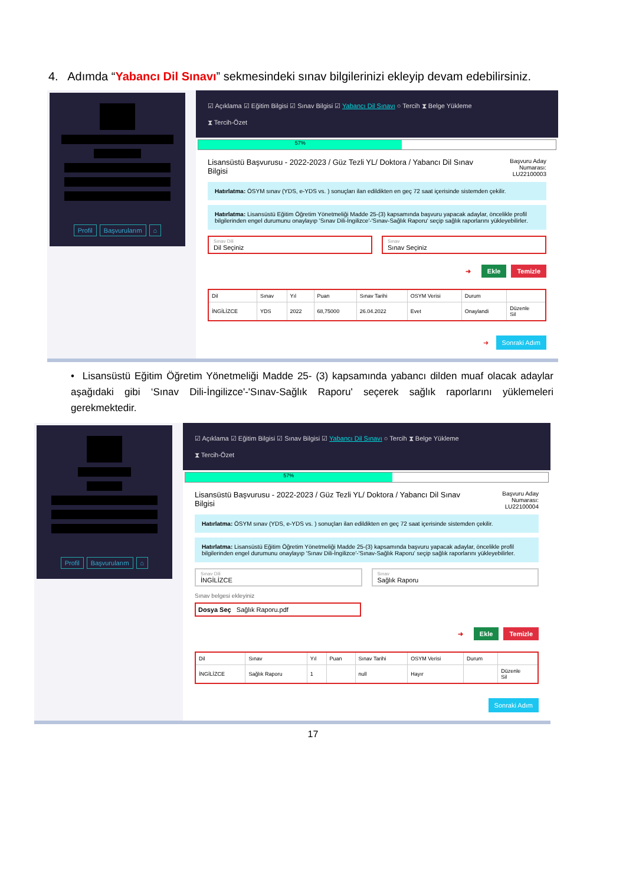4. Adımda “Yabancı Dil Sınavı” sekmesindeki sınav bilgilerinizi ekleyip devam edebilirsiniz.
Profil Başvurularım ⌂
☑ Açıklama ☑ Eğitim Bilgisi ☑ Sınav Bilgisi ☑ Yabancı Dil Sınavı ○ Tercih ⧗ Belge Yükleme
⧗ Tercih-Özet
57%
Lisansüstü Başvurusu - 2022-2023 / Güz Tezli YL/ Doktora / Yabancı Dil Sınav Bilgisi Başvuru Aday Numarası:
LU22100003
Hatırlatma: ÖSYM sınav (YDS, e-YDS vs. ) sonuçları ilan edildikten en geç 72 saat içerisinde sistemden çekilir.
Hatırlatma: Lisansüstü Eğitim Öğretim Yönetmeliği Madde 25-(3) kapsamında başvuru yapacak adaylar, öncelikle profil bilgilerinden engel durumunu onaylayıp 'Sınav Dili-İngilizce'-'Sınav-Sağlık Raporu' seçip sağlık raporlarını yükleyebilirler.
Sınav Dili
Dil Seçiniz
Sınav
Sınav Seçiniz
➜ Ekle Temizle
| Dil | Sınav | Yıl | Puan | Sınav Tarihi | OSYM Verisi | Durum | |
| --- | --- | --- | --- | --- | --- | --- | --- |
| İNGİLİZCE | YDS | 2022 | 68,75000 | 26.04.2022 | Evet | Onaylandi | Düzenle Sil |
➜ Sonraki Adım
• Lisansüstü Eğitim Öğretim Yönetmeliği Madde 25- (3) kapsamında yabancı dilden muaf olacak adaylar aşağıdaki gibi ‘Sınav Dili-İngilizce'-'Sınav-Sağlık Raporu' seçerek sağlık raporlarını yüklemeleri gerekmektedir.
Profil Başvurularım ⌂
☑ Açıklama ☑ Eğitim Bilgisi ☑ Sınav Bilgisi ☑ Yabancı Dil Sınavı ○ Tercih ⧗ Belge Yükleme
⧗ Tercih-Özet
57%
Lisansüstü Başvurusu - 2022-2023 / Güz Tezli YL/ Doktora / Yabancı Dil Sınav Bilgisi Başvuru Aday Numarası:
LU22100004
Hatırlatma: ÖSYM sınav (YDS, e-YDS vs. ) sonuçları ilan edildikten en geç 72 saat içerisinde sistemden çekilir.
Hatırlatma: Lisansüstü Eğitim Öğretim Yönetmeliği Madde 25-(3) kapsamında başvuru yapacak adaylar, öncelikle profil bilgilerinden engel durumunu onaylayıp 'Sınav Dili-İngilizce'-'Sınav-Sağlık Raporu' seçip sağlık raporlarını yükleyebilirler.
Sınav Dili
İNGİLİZCE
Sınav
Sağlık Raporu
Sınav belgesi ekleyiniz
Dosya Seç Sağlık Raporu.pdf
➜ Ekle Temizle
| Dil | Sınav | Yıl | Puan | Sınav Tarihi | OSYM Verisi | Durum | |
| --- | --- | --- | --- | --- | --- | --- | --- |
| İNGİLİZCE | Sağlık Raporu | 1 | | null | Hayır | | Düzenle Sil |
Sonraki Adım
17